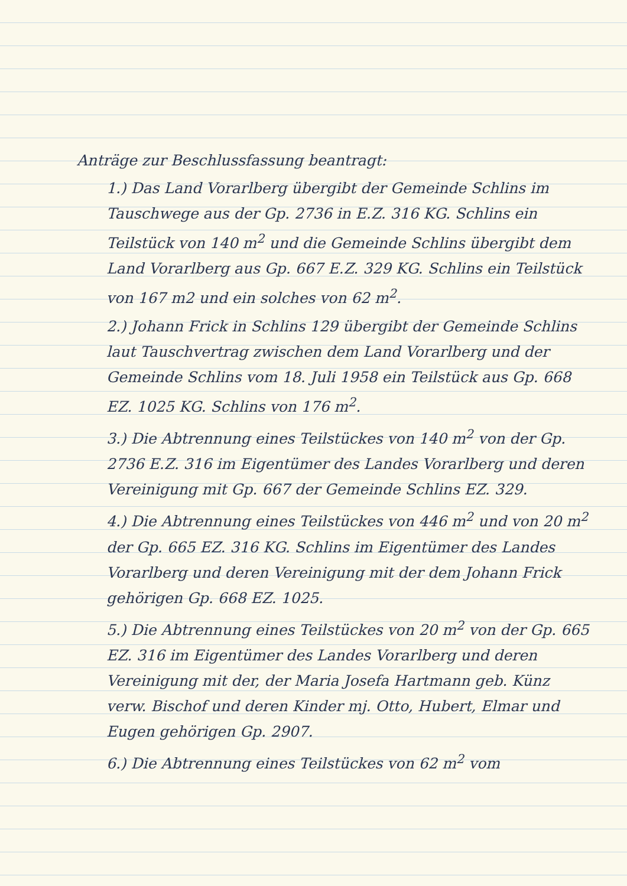Anträge zur Beschlussfassung beantragt:
1.) Das Land Vorarlberg übergibt der Gemeinde Schlins im Tauschwege aus der Gp. 2736 in E.Z. 316 KG. Schlins ein Teilstück von 140 m<sup>2</sup> und die Gemeinde Schlins übergibt dem Land Vorarlberg aus Gp. 667 E.Z. 329 KG. Schlins ein Teilstück von 167 m2 und ein solches von 62 m<sup>2</sup>.
2.) Johann Frick in Schlins 129 übergibt der Gemeinde Schlins laut Tauschvertrag zwischen dem Land Vorarlberg und der Gemeinde Schlins vom 18. Juli 1958 ein Teilstück aus Gp. 668 EZ. 1025 KG. Schlins von 176 m<sup>2</sup>.
3.) Die Abtrennung eines Teilstückes von 140 m<sup>2</sup> von der Gp. 2736 E.Z. 316 im Eigentümer des Landes Vorarlberg und deren Vereinigung mit Gp. 667 der Gemeinde Schlins EZ. 329.
4.) Die Abtrennung eines Teilstückes von 446 m<sup>2</sup> und von 20 m<sup>2</sup> der Gp. 665 EZ. 316 KG. Schlins im Eigentümer des Landes Vorarlberg und deren Vereinigung mit der dem Johann Frick gehörigen Gp. 668 EZ. 1025.
5.) Die Abtrennung eines Teilstückes von 20 m<sup>2</sup> von der Gp. 665 EZ. 316 im Eigentümer des Landes Vorarlberg und deren Vereinigung mit der, der Maria Josefa Hartmann geb. Künz verw. Bischof und deren Kinder mj. Otto, Hubert, Elmar und Eugen gehörigen Gp. 2907.
6.) Die Abtrennung eines Teilstückes von 62 m<sup>2</sup> vom